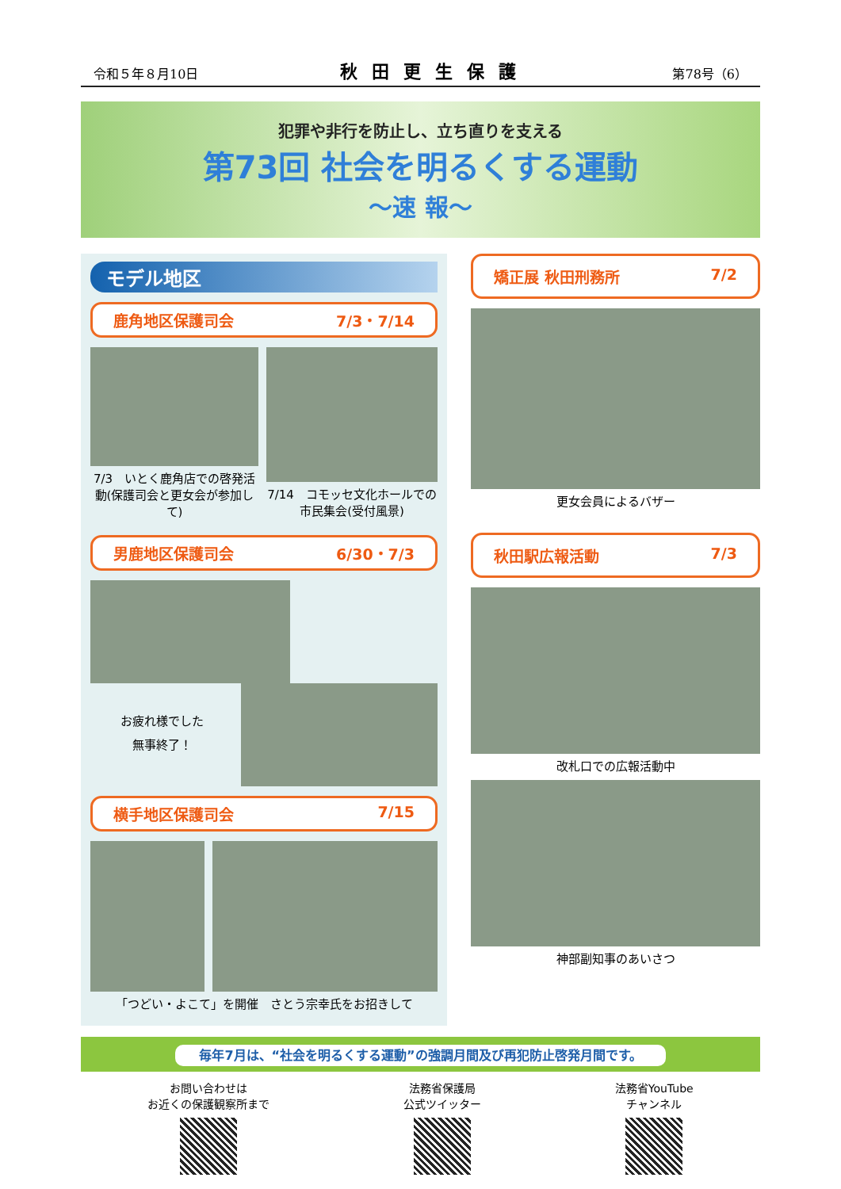令和５年８月10日 秋田更生保護 第78号（6）
犯罪や非行を防止し、立ち直りを支える
第73回 社会を明るくする運動
～速 報～
モデル地区
鹿角地区保護司会 7/3・7/14
7/3　いとく鹿角店での啓発活動(保護司会と更女会が参加して)
7/14　コモッセ文化ホールでの市民集会(受付風景)
男鹿地区保護司会 6/30・7/3
お疲れ様でした
無事終了！
横手地区保護司会 7/15
「つどい・よこて」を開催　さとう宗幸氏をお招きして
矯正展 秋田刑務所 7/2
更女会員によるバザー
秋田駅広報活動 7/3
改札口での広報活動中
神部副知事のあいさつ
毎年7月は、“社会を明るくする運動”の強調月間及び再犯防止啓発月間です。
お問い合わせは
お近くの保護観察所まで
法務省保護局
公式ツイッター
法務省YouTube
チャンネル